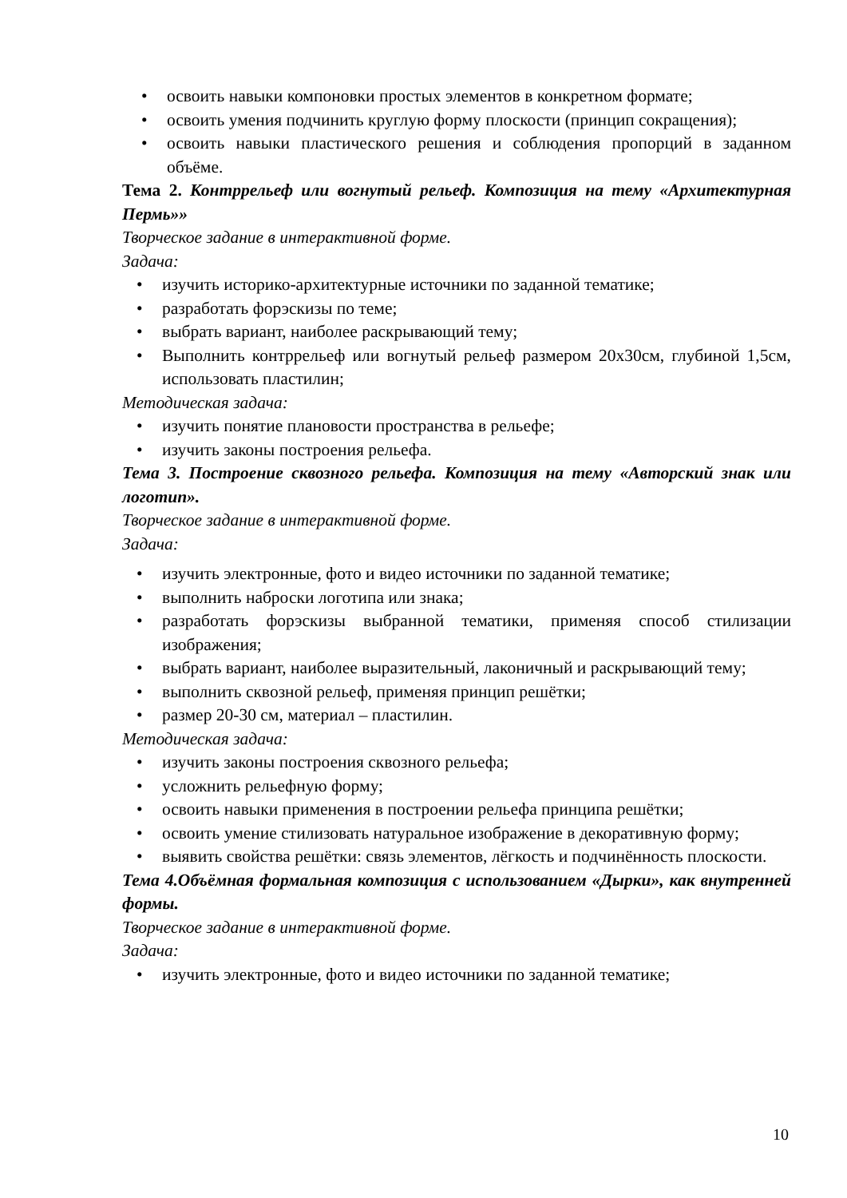• освоить навыки компоновки простых элементов в конкретном формате;
• освоить умения подчинить круглую форму плоскости (принцип сокращения);
• освоить навыки пластического решения и соблюдения пропорций в заданном объёме.
Тема 2. Контррельеф или вогнутый рельеф. Композиция на тему «Архитектурная Пермь»»
Творческое задание в интерактивной форме.
Задача:
• изучить историко-архитектурные источники по заданной тематике;
• разработать форэскизы по теме;
• выбрать вариант, наиболее раскрывающий тему;
• Выполнить контррельеф или вогнутый рельеф размером 20х30см, глубиной 1,5см, использовать пластилин;
Методическая задача:
• изучить понятие плановости пространства в рельефе;
• изучить законы построения рельефа.
Тема 3. Построение сквозного рельефа. Композиция на тему «Авторский знак или логотип».
Творческое задание в интерактивной форме.
Задача:
• изучить электронные, фото и видео источники по заданной тематике;
• выполнить наброски логотипа или знака;
• разработать форэскизы выбранной тематики, применяя способ стилизации изображения;
• выбрать вариант, наиболее выразительный, лаконичный и раскрывающий тему;
• выполнить сквозной рельеф, применяя принцип решётки;
• размер 20-30 см, материал – пластилин.
Методическая задача:
• изучить законы построения сквозного рельефа;
• усложнить рельефную форму;
• освоить навыки применения в построении рельефа принципа решётки;
• освоить умение стилизовать натуральное изображение в декоративную форму;
• выявить свойства решётки: связь элементов, лёгкость и подчинённость плоскости.
Тема 4.Объёмная формальная композиция с использованием «Дырки», как внутренней формы.
Творческое задание в интерактивной форме.
Задача:
• изучить электронные, фото и видео источники по заданной тематике;
10